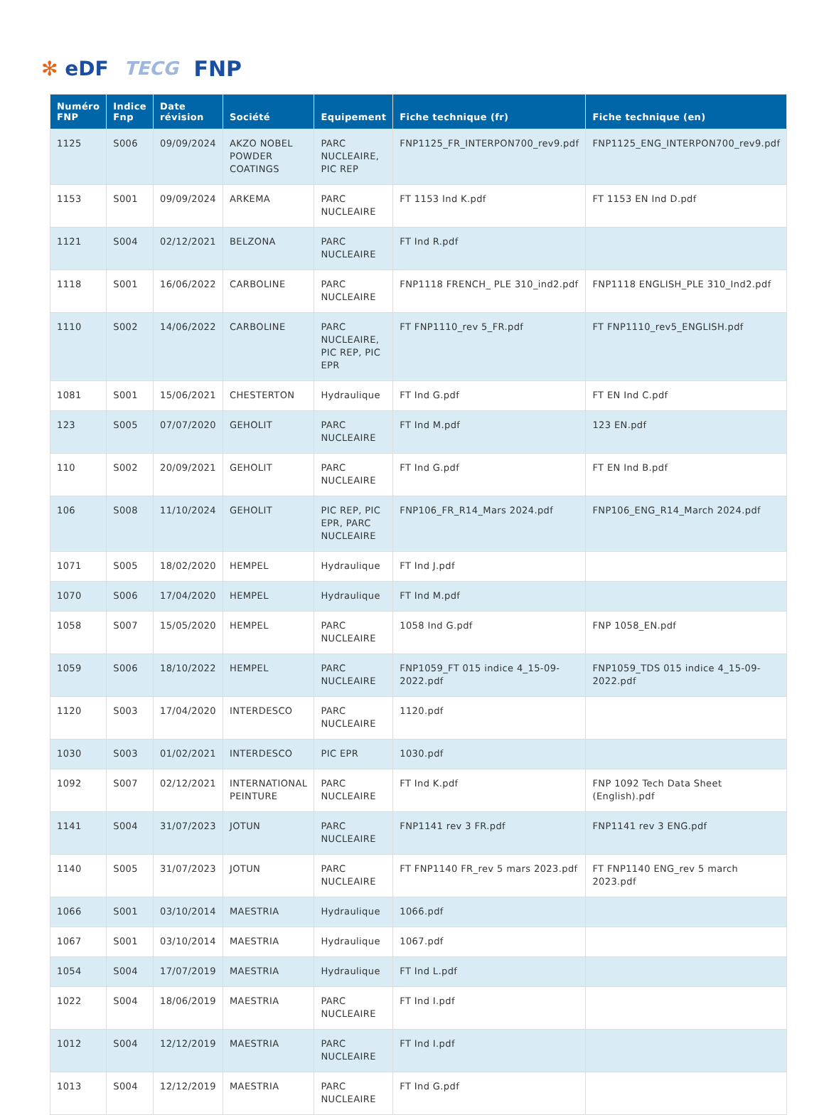✻ eDF TECG
FNP
| Numéro FNP | Indice Fnp | Date révision | Société | Equipement | Fiche technique (fr) | Fiche technique (en) |
| --- | --- | --- | --- | --- | --- | --- |
| 1125 | S006 | 09/09/2024 | AKZO NOBEL POWDER COATINGS | PARC NUCLEAIRE, PIC REP | FNP1125_FR_INTERPON700_rev9.pdf | FNP1125_ENG_INTERPON700_rev9.pdf |
| 1153 | S001 | 09/09/2024 | ARKEMA | PARC NUCLEAIRE | FT 1153 Ind K.pdf | FT 1153 EN Ind D.pdf |
| 1121 | S004 | 02/12/2021 | BELZONA | PARC NUCLEAIRE | FT Ind R.pdf | |
| 1118 | S001 | 16/06/2022 | CARBOLINE | PARC NUCLEAIRE | FNP1118 FRENCH_ PLE 310_ind2.pdf | FNP1118 ENGLISH_PLE 310_Ind2.pdf |
| 1110 | S002 | 14/06/2022 | CARBOLINE | PARC NUCLEAIRE, PIC REP, PIC EPR | FT FNP1110_rev 5_FR.pdf | FT FNP1110_rev5_ENGLISH.pdf |
| 1081 | S001 | 15/06/2021 | CHESTERTON | Hydraulique | FT Ind G.pdf | FT EN Ind C.pdf |
| 123 | S005 | 07/07/2020 | GEHOLIT | PARC NUCLEAIRE | FT Ind M.pdf | 123 EN.pdf |
| 110 | S002 | 20/09/2021 | GEHOLIT | PARC NUCLEAIRE | FT Ind G.pdf | FT EN Ind B.pdf |
| 106 | S008 | 11/10/2024 | GEHOLIT | PIC REP, PIC EPR, PARC NUCLEAIRE | FNP106_FR_R14_Mars 2024.pdf | FNP106_ENG_R14_March 2024.pdf |
| 1071 | S005 | 18/02/2020 | HEMPEL | Hydraulique | FT Ind J.pdf | |
| 1070 | S006 | 17/04/2020 | HEMPEL | Hydraulique | FT Ind M.pdf | |
| 1058 | S007 | 15/05/2020 | HEMPEL | PARC NUCLEAIRE | 1058 Ind G.pdf | FNP 1058_EN.pdf |
| 1059 | S006 | 18/10/2022 | HEMPEL | PARC NUCLEAIRE | FNP1059_FT 015 indice 4_15-09-2022.pdf | FNP1059_TDS 015 indice 4_15-09-2022.pdf |
| 1120 | S003 | 17/04/2020 | INTERDESCO | PARC NUCLEAIRE | 1120.pdf | |
| 1030 | S003 | 01/02/2021 | INTERDESCO | PIC EPR | 1030.pdf | |
| 1092 | S007 | 02/12/2021 | INTERNATIONAL PEINTURE | PARC NUCLEAIRE | FT Ind K.pdf | FNP 1092 Tech Data Sheet (English).pdf |
| 1141 | S004 | 31/07/2023 | JOTUN | PARC NUCLEAIRE | FNP1141 rev 3 FR.pdf | FNP1141 rev 3 ENG.pdf |
| 1140 | S005 | 31/07/2023 | JOTUN | PARC NUCLEAIRE | FT FNP1140 FR_rev 5 mars 2023.pdf | FT FNP1140 ENG_rev 5 march 2023.pdf |
| 1066 | S001 | 03/10/2014 | MAESTRIA | Hydraulique | 1066.pdf | |
| 1067 | S001 | 03/10/2014 | MAESTRIA | Hydraulique | 1067.pdf | |
| 1054 | S004 | 17/07/2019 | MAESTRIA | Hydraulique | FT Ind L.pdf | |
| 1022 | S004 | 18/06/2019 | MAESTRIA | PARC NUCLEAIRE | FT Ind I.pdf | |
| 1012 | S004 | 12/12/2019 | MAESTRIA | PARC NUCLEAIRE | FT Ind I.pdf | |
| 1013 | S004 | 12/12/2019 | MAESTRIA | PARC NUCLEAIRE | FT Ind G.pdf | |